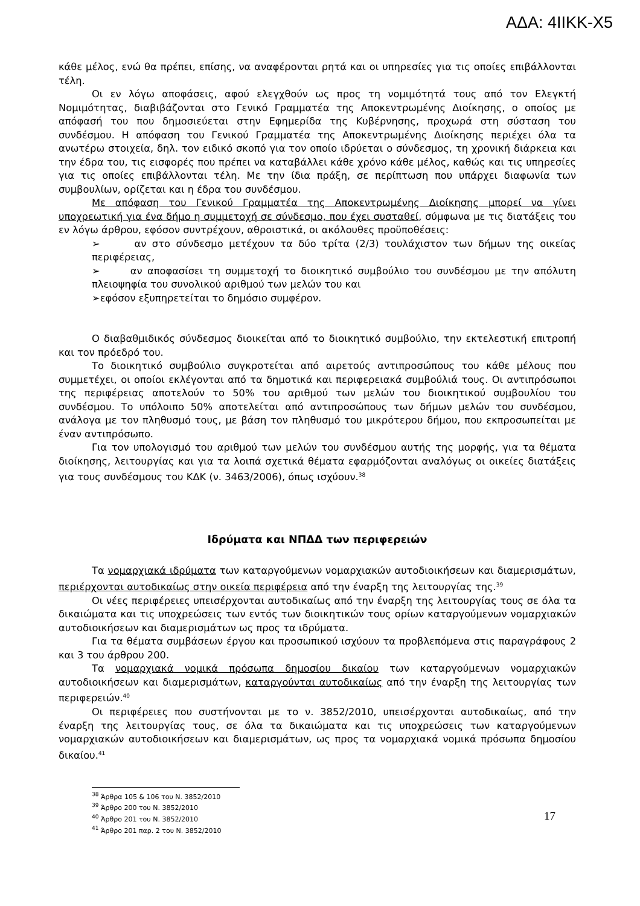ΑΔΑ: 4ΙΙΚΚ-Χ5
κάθε μέλος, ενώ θα πρέπει, επίσης, να αναφέρονται ρητά και οι υπηρεσίες για τις οποίες επιβάλλονται τέλη.
Οι εν λόγω αποφάσεις, αφού ελεγχθούν ως προς τη νομιμότητά τους από τον Ελεγκτή Νομιμότητας, διαβιβάζονται στο Γενικό Γραμματέα της Αποκεντρωμένης Διοίκησης, ο οποίος με απόφασή του που δημοσιεύεται στην Εφημερίδα της Κυβέρνησης, προχωρά στη σύσταση του συνδέσμου. Η απόφαση του Γενικού Γραμματέα της Αποκεντρωμένης Διοίκησης περιέχει όλα τα ανωτέρω στοιχεία, δηλ. τον ειδικό σκοπό για τον οποίο ιδρύεται ο σύνδεσμος, τη χρονική διάρκεια και την έδρα του, τις εισφορές που πρέπει να καταβάλλει κάθε χρόνο κάθε μέλος, καθώς και τις υπηρεσίες για τις οποίες επιβάλλονται τέλη. Με την ίδια πράξη, σε περίπτωση που υπάρχει διαφωνία των συμβουλίων, ορίζεται και η έδρα του συνδέσμου.
Με απόφαση του Γενικού Γραμματέα της Αποκεντρωμένης Διοίκησης μπορεί να γίνει υποχρεωτική για ένα δήμο η συμμετοχή σε σύνδεσμο, που έχει συσταθεί, σύμφωνα με τις διατάξεις του εν λόγω άρθρου, εφόσον συντρέχουν, αθροιστικά, οι ακόλουθες προϋποθέσεις:
➢ αν στο σύνδεσμο μετέχουν τα δύο τρίτα (2/3) τουλάχιστον των δήμων της οικείας περιφέρειας,
➢ αν αποφασίσει τη συμμετοχή το διοικητικό συμβούλιο του συνδέσμου με την απόλυτη πλειοψηφία του συνολικού αριθμού των μελών του και
➢εφόσον εξυπηρετείται το δημόσιο συμφέρον.
Ο διαβαθμιδικός σύνδεσμος διοικείται από το διοικητικό συμβούλιο, την εκτελεστική επιτροπή και τον πρόεδρό του.
Το διοικητικό συμβούλιο συγκροτείται από αιρετούς αντιπροσώπους του κάθε μέλους που συμμετέχει, οι οποίοι εκλέγονται από τα δημοτικά και περιφερειακά συμβούλιά τους. Οι αντιπρόσωποι της περιφέρειας αποτελούν το 50% του αριθμού των μελών του διοικητικού συμβουλίου του συνδέσμου. Το υπόλοιπο 50% αποτελείται από αντιπροσώπους των δήμων μελών του συνδέσμου, ανάλογα με τον πληθυσμό τους, με βάση τον πληθυσμό του μικρότερου δήμου, που εκπροσωπείται με έναν αντιπρόσωπο.
Για τον υπολογισμό του αριθμού των μελών του συνδέσμου αυτής της μορφής, για τα θέματα διοίκησης, λειτουργίας και για τα λοιπά σχετικά θέματα εφαρμόζονται αναλόγως οι οικείες διατάξεις για τους συνδέσμους του ΚΔΚ (ν. 3463/2006), όπως ισχύουν.<sup>38</sup>
Ιδρύματα και ΝΠΔΔ των περιφερειών
Τα νομαρχιακά ιδρύματα των καταργούμενων νομαρχιακών αυτοδιοικήσεων και διαμερισμάτων, περιέρχονται αυτοδικαίως στην οικεία περιφέρεια από την έναρξη της λειτουργίας της.<sup>39</sup>
Οι νέες περιφέρειες υπεισέρχονται αυτοδικαίως από την έναρξη της λειτουργίας τους σε όλα τα δικαιώματα και τις υποχρεώσεις των εντός των διοικητικών τους ορίων καταργούμενων νομαρχιακών αυτοδιοικήσεων και διαμερισμάτων ως προς τα ιδρύματα.
Για τα θέματα συμβάσεων έργου και προσωπικού ισχύουν τα προβλεπόμενα στις παραγράφους 2 και 3 του άρθρου 200.
Τα νομαρχιακά νομικά πρόσωπα δημοσίου δικαίου των καταργούμενων νομαρχιακών αυτοδιοικήσεων και διαμερισμάτων, καταργούνται αυτοδικαίως από την έναρξη της λειτουργίας των περιφερειών.<sup>40</sup>
Οι περιφέρειες που συστήνονται με το ν. 3852/2010, υπεισέρχονται αυτοδικαίως, από την έναρξη της λειτουργίας τους, σε όλα τα δικαιώματα και τις υποχρεώσεις των καταργούμενων νομαρχιακών αυτοδιοικήσεων και διαμερισμάτων, ως προς τα νομαρχιακά νομικά πρόσωπα δημοσίου δικαίου.<sup>41</sup>
<sup>38</sup> Άρθρα 105 & 106 του Ν. 3852/2010
<sup>39</sup> Άρθρο 200 του Ν. 3852/2010
<sup>40</sup> Άρθρο 201 του Ν. 3852/2010
<sup>41</sup> Άρθρο 201 παρ. 2 του Ν. 3852/2010
17